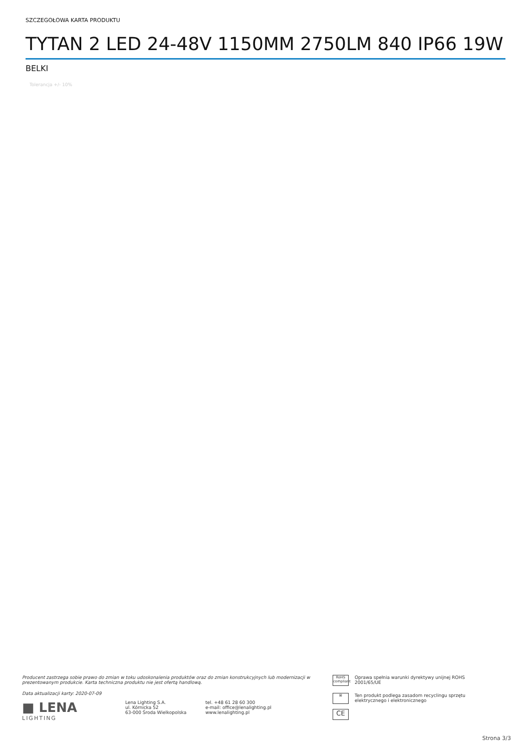SZCZEGOŁOWA KARTA PRODUKTU
TYTAN 2 LED 24-48V 1150MM 2750LM 840 IP66 19W
BELKI
Tolerancja +/- 10%
Producent zastrzega sobie prawo do zmian w toku udoskonalenia produktów oraz do zmian konstrukcyjnych lub modernizacji w prezentowanym produkcie. Karta techniczna produktu nie jest ofertą handlową.
Data aktualizacji karty: 2020-07-09
■ LENA
LIGHTING
Lena Lighting S.A.
ul. Kórnicka 52
63-000 Środa Wielkopolska
tel. +48 61 28 60 300
e-mail: office@lenalighting.pl
www.lenalighting.pl
RoHS compliant Oprawa spełnia warunki dyrektywy unijnej ROHS 2001/65/UE
⊠ Ten produkt podlega zasadom recyclingu sprzętu elektrycznego i elektronicznego
CE
Strona 3/3